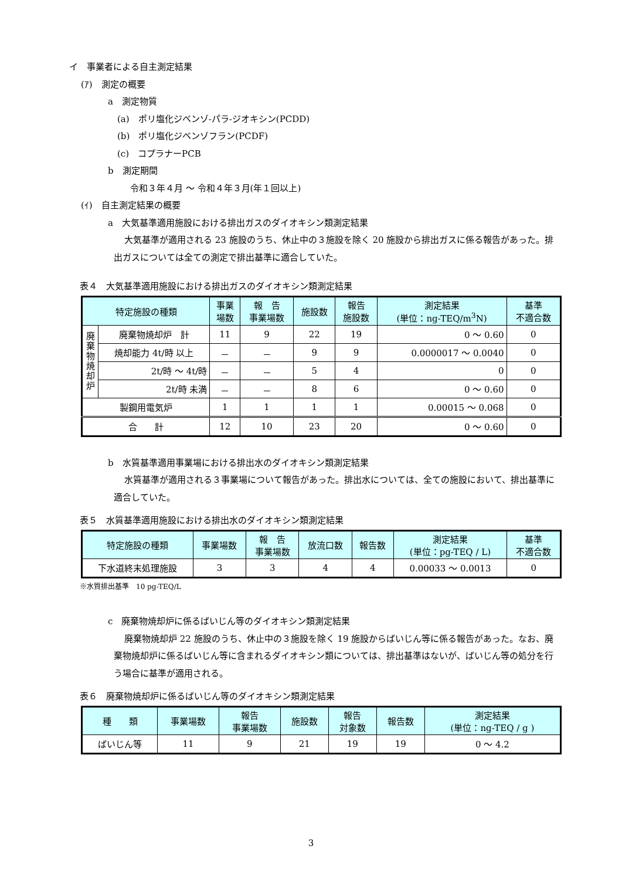イ　事業者による自主測定結果
(ｱ)　測定の概要
a　測定物質
(a)　ポリ塩化ジベンゾ-パラ-ジオキシン(PCDD)
(b)　ポリ塩化ジベンゾフラン(PCDF)
(c)　コプラナーPCB
b　測定期間
令和３年４月 ～ 令和４年３月(年１回以上)
(ｲ)　自主測定結果の概要
a　大気基準適用施設における排出ガスのダイオキシン類測定結果
大気基準が適用される 23 施設のうち、休止中の３施設を除く 20 施設から排出ガスに係る報告があった。排出ガスについては全ての測定で排出基準に適合していた。
表４　大気基準適用施設における排出ガスのダイオキシン類測定結果
| 特定施設の種類 | | 事業 場数 | 報 告 事業場数 | 施設数 | 報告 施設数 | 測定結果 (単位：ng-TEQ/m<sup>3</sup>N) | 基準 不適合数 |
| --- | --- | --- | --- | --- | --- | --- | --- |
| 廃 棄 物 焼 却 炉 | 廃棄物焼却炉 計 | 11 | 9 | 22 | 19 | 0 ～ 0.60 | 0 |
| | 焼却能力 4t/時 以上 | － | － | 9 | 9 | 0.0000017 ～ 0.0040 | 0 |
| | 2t/時 ～ 4t/時 | － | － | 5 | 4 | 0 | 0 |
| | 2t/時 未満 | － | － | 8 | 6 | 0 ～ 0.60 | 0 |
| 製鋼用電気炉 | | 1 | 1 | 1 | 1 | 0.00015 ～ 0.068 | 0 |
| 合 計 | | 12 | 10 | 23 | 20 | 0 ～ 0.60 | 0 |
b　水質基準適用事業場における排出水のダイオキシン類測定結果
水質基準が適用される３事業場について報告があった。排出水については、全ての施設において、排出基準に適合していた。
表５　水質基準適用施設における排出水のダイオキシン類測定結果
| 特定施設の種類 | 事業場数 | 報 告 事業場数 | 放流口数 | 報告数 | 測定結果 (単位：pg-TEQ / L) | 基準 不適合数 |
| --- | --- | --- | --- | --- | --- | --- |
| 下水道終末処理施設 | 3 | 3 | 4 | 4 | 0.00033 ～ 0.0013 | 0 |
※水質排出基準　10 pg-TEQ/L
c　廃棄物焼却炉に係るばいじん等のダイオキシン類測定結果
廃棄物焼却炉 22 施設のうち、休止中の３施設を除く 19 施設からばいじん等に係る報告があった。なお、廃棄物焼却炉に係るばいじん等に含まれるダイオキシン類については、排出基準はないが、ばいじん等の処分を行う場合に基準が適用される。
表６　廃棄物焼却炉に係るばいじん等のダイオキシン類測定結果
| 種 類 | 事業場数 | 報告 事業場数 | 施設数 | 報告 対象数 | 報告数 | 測定結果 (単位：ng-TEQ / g ) |
| --- | --- | --- | --- | --- | --- | --- |
| ばいじん等 | 11 | 9 | 21 | 19 | 19 | 0 ～ 4.2 |
3